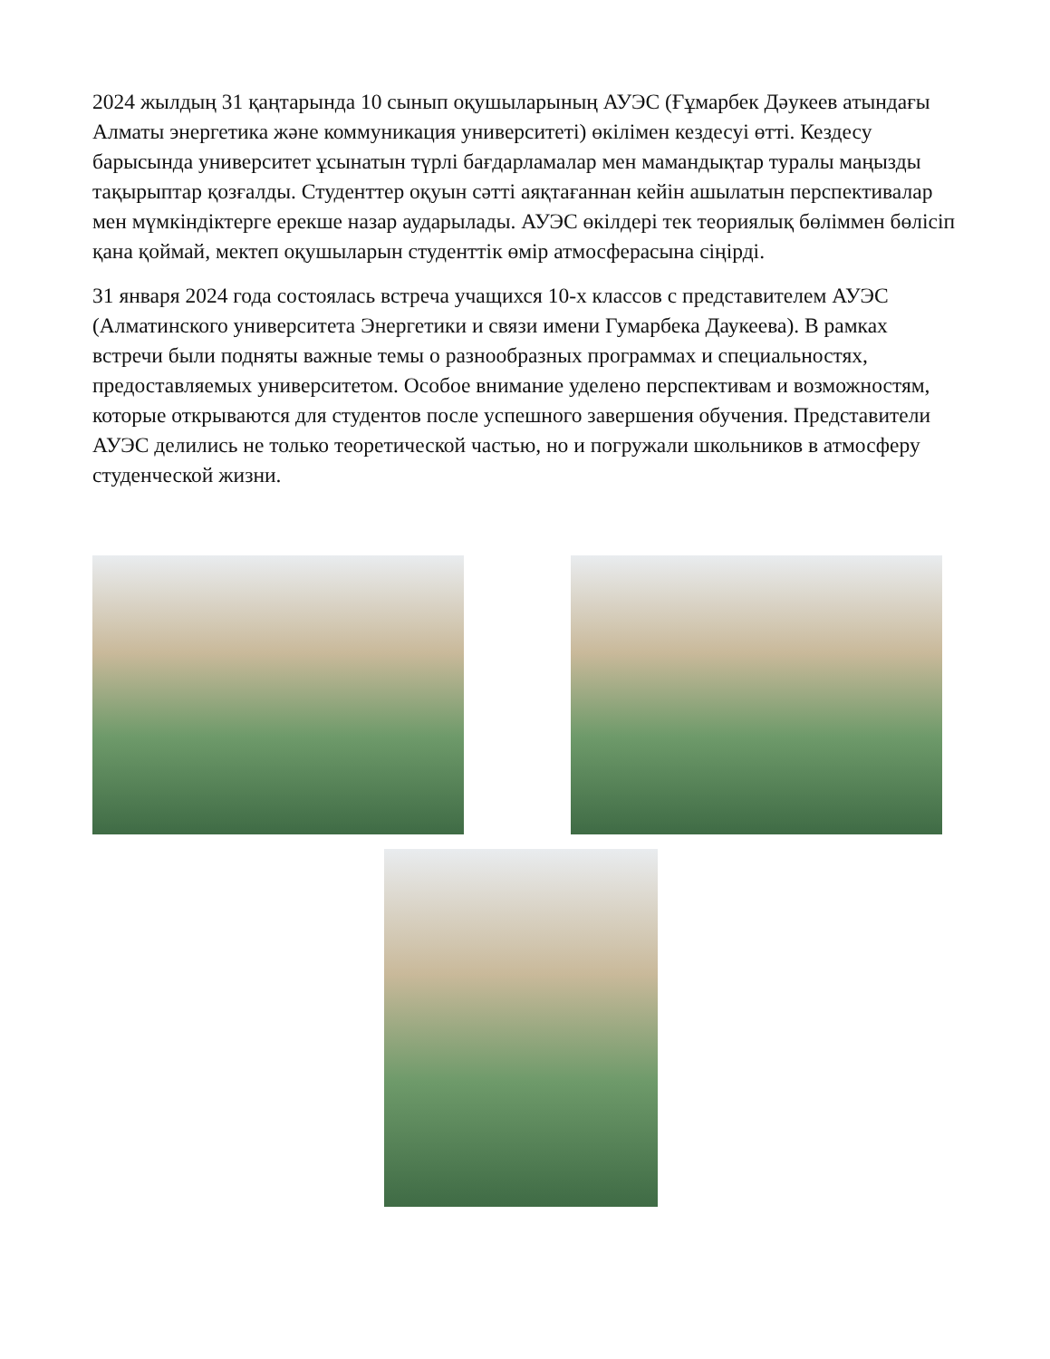2024 жылдың 31 қаңтарында 10 сынып оқушыларының АУЭС (Ғұмарбек Дәукеев атындағы Алматы энергетика және коммуникация университеті) өкілімен кездесуі өтті. Кездесу барысында университет ұсынатын түрлі бағдарламалар мен мамандықтар туралы маңызды тақырыптар қозғалды. Студенттер оқуын сәтті аяқтағаннан кейін ашылатын перспективалар мен мүмкіндіктерге ерекше назар аударылады. АУЭС өкілдері тек теориялық бөліммен бөлісіп қана қоймай, мектеп оқушыларын студенттік өмір атмосферасына сіңірді.
31 января 2024 года состоялась встреча учащихся 10-х классов с представителем АУЭС (Алматинского университета Энергетики и связи имени Гумарбека Даукеева). В рамках встречи были подняты важные темы о разнообразных программах и специальностях, предоставляемых университетом. Особое внимание уделено перспективам и возможностям, которые открываются для студентов после успешного завершения обучения. Представители АУЭС делились не только теоретической частью, но и погружали школьников в атмосферу студенческой жизни.